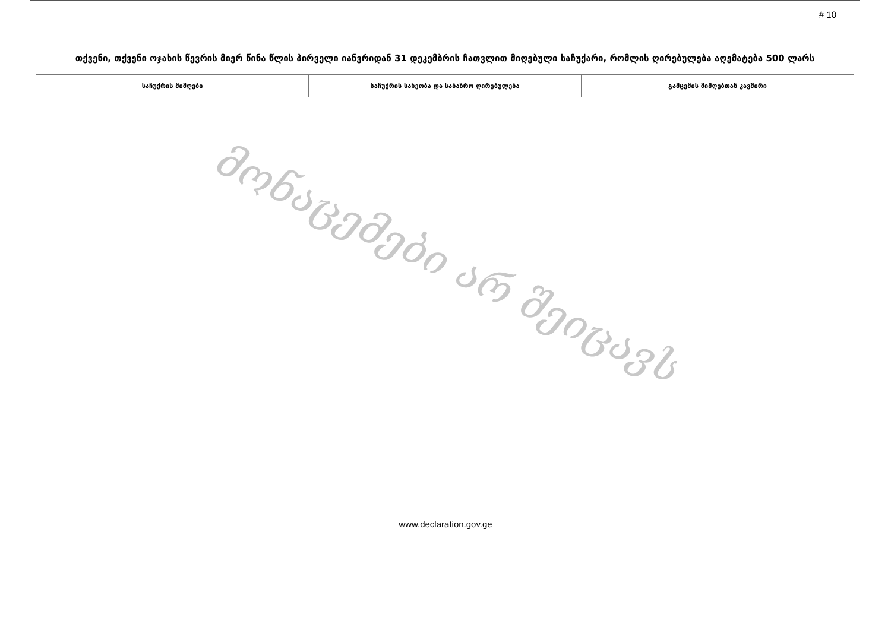# 10
| თქვენი, თქვენი ოჯახის წევრის მიერ წინა წლის პირველი იანვრიდან 31 დეკემბრის ჩათვლით მიღებული საჩუქარი, რომლის ღირებულება აღემატება 500 ლარს | | |
| --- | --- | --- |
| საჩუქრის მიმღები | საჩუქრის სახეობა და საბაზრო ღირებულება | გამცემის მიმღებთან კავშირი |
მონაცემები არ შეიცავს
www.declaration.gov.ge